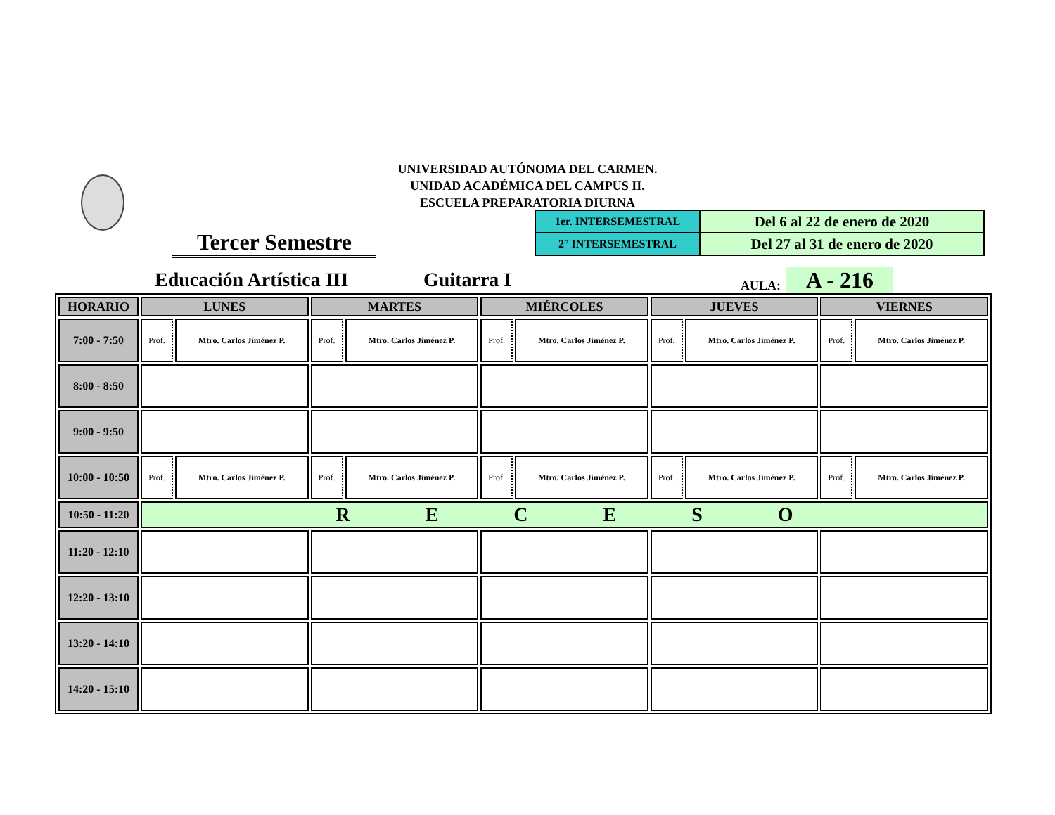UNIVERSIDAD AUTÓNOMA DEL CARMEN.
UNIDAD ACADÉMICA DEL CAMPUS II.
ESCUELA PREPARATORIA DIURNA
| 1er. INTERSEMESTRAL | Del 6 al 22 de enero de 2020 |
| 2° INTERSEMESTRAL | Del 27 al 31 de enero de 2020 |
Tercer Semestre
Educación Artística III Guitarra I AULA: A - 216
| HORARIO | LUNES | | MARTES | | MIÉRCOLES | | JUEVES | | VIERNES | |
| --- | --- | --- | --- | --- | --- | --- | --- | --- | --- | --- |
| 7:00 - 7:50 | Prof. | Mtro. Carlos Jiménez P. | Prof. | Mtro. Carlos Jiménez P. | Prof. | Mtro. Carlos Jiménez P. | Prof. | Mtro. Carlos Jiménez P. | Prof. | Mtro. Carlos Jiménez P. |
| 8:00 - 8:50 | | | | | | | | | | |
| 9:00 - 9:50 | | | | | | | | | | |
| 10:00 - 10:50 | Prof. | Mtro. Carlos Jiménez P. | Prof. | Mtro. Carlos Jiménez P. | Prof. | Mtro. Carlos Jiménez P. | Prof. | Mtro. Carlos Jiménez P. | Prof. | Mtro. Carlos Jiménez P. |
| 10:50 - 11:20 | R E C E S O | | | | | | | | | |
| 11:20 - 12:10 | | | | | | | | | | |
| 12:20 - 13:10 | | | | | | | | | | |
| 13:20 - 14:10 | | | | | | | | | | |
| 14:20 - 15:10 | | | | | | | | | | |